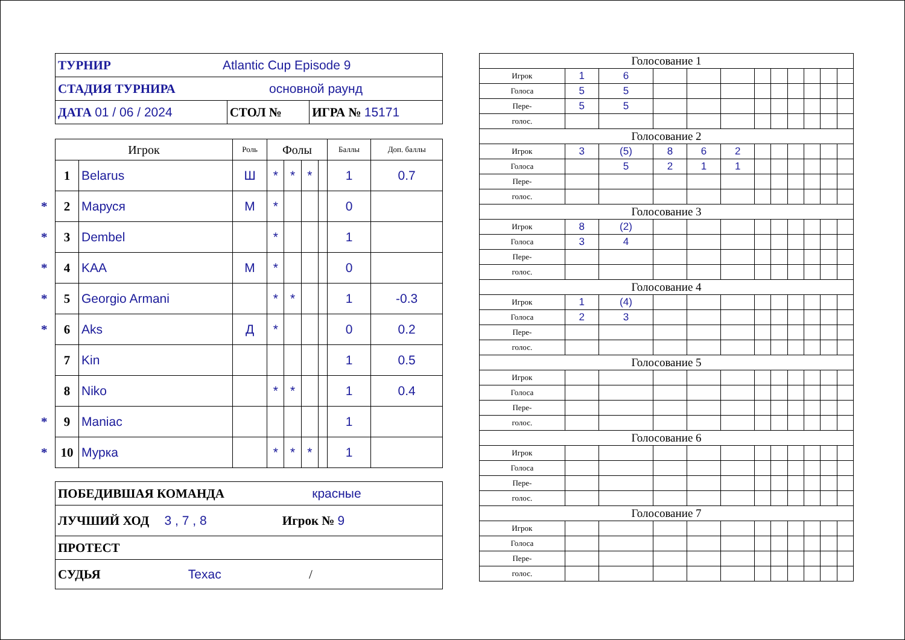| ТУРНИР Atlantic Cup Episode 9 | | |
| СТАДИЯ ТУРНИРА основной раунд | | |
| ДАТА 01 / 06 / 2024 | СТОЛ № | ИГРА № 15171 |
| Игрок | | Роль | Фолы | | | | Баллы | Доп. баллы |
| --- | --- | --- | --- | --- | --- | --- | --- | --- |
| 1 | Belarus | Ш | * | * | * | | 1 | 0.7 |
| * 2 | Маруся | М | * | | | | 0 | |
| * 3 | Dembel | | * | | | | 1 | |
| * 4 | KAA | М | * | | | | 0 | |
| * 5 | Georgio Armani | | * | * | | | 1 | -0.3 |
| * 6 | Aks | Д | * | | | | 0 | 0.2 |
| 7 | Kin | | | | | | 1 | 0.5 |
| 8 | Niko | | * | * | | | 1 | 0.4 |
| * 9 | Maniac | | | | | | 1 | |
| * 10 | Мурка | | * | * | * | | 1 | |
| ПОБЕДИВШАЯ КОМАНДА красные |
| ЛУЧШИЙ ХОД 3 , 7 , 8 Игрок № 9 |
| ПРОТЕСТ |
| СУДЬЯ Texac / |
| Голосование 1 | | | | | | | | | | | |
| Игрок | 1 | 6 | | | | | | | | | |
| Голоса | 5 | 5 | | | | | | | | | |
| Пере- | 5 | 5 | | | | | | | | | |
| голос. | | | | | | | | | | | |
| Голосование 2 | | | | | | | | | | | |
| Игрок | 3 | (5) | 8 | 6 | 2 | | | | | | |
| Голоса | | 5 | 2 | 1 | 1 | | | | | | |
| Пере- | | | | | | | | | | | |
| голос. | | | | | | | | | | | |
| Голосование 3 | | | | | | | | | | | |
| Игрок | 8 | (2) | | | | | | | | | |
| Голоса | 3 | 4 | | | | | | | | | |
| Пере- | | | | | | | | | | | |
| голос. | | | | | | | | | | | |
| Голосование 4 | | | | | | | | | | | |
| Игрок | 1 | (4) | | | | | | | | | |
| Голоса | 2 | 3 | | | | | | | | | |
| Пере- | | | | | | | | | | | |
| голос. | | | | | | | | | | | |
| Голосование 5 | | | | | | | | | | | |
| Игрок | | | | | | | | | | | |
| Голоса | | | | | | | | | | | |
| Пере- | | | | | | | | | | | |
| голос. | | | | | | | | | | | |
| Голосование 6 | | | | | | | | | | | |
| Игрок | | | | | | | | | | | |
| Голоса | | | | | | | | | | | |
| Пере- | | | | | | | | | | | |
| голос. | | | | | | | | | | | |
| Голосование 7 | | | | | | | | | | | |
| Игрок | | | | | | | | | | | |
| Голоса | | | | | | | | | | | |
| Пере- | | | | | | | | | | | |
| голос. | | | | | | | | | | | |